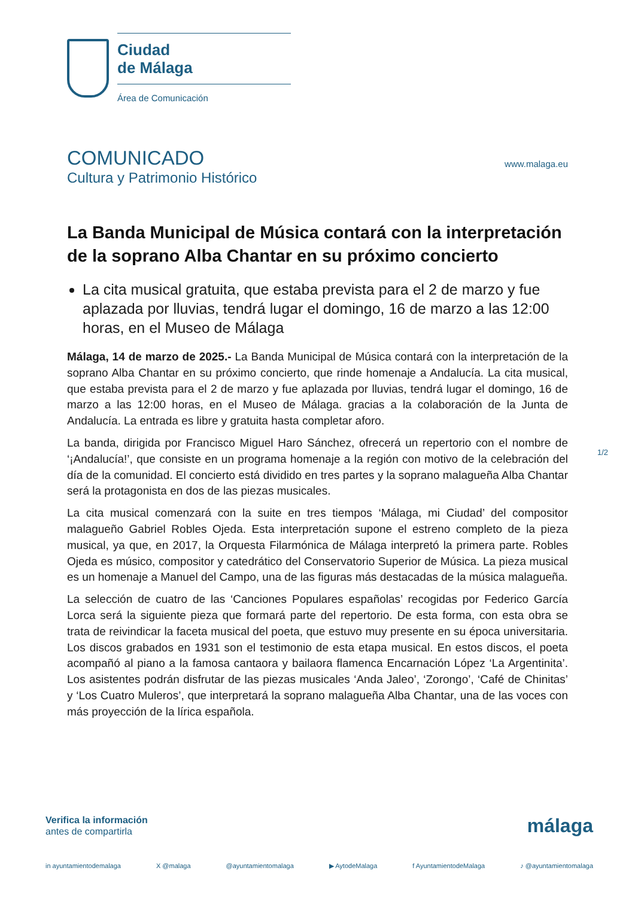Ciudad
de Málaga
Área de Comunicación
COMUNICADO
Cultura y Patrimonio Histórico
www.malaga.eu
La Banda Municipal de Música contará con la interpretación de la soprano Alba Chantar en su próximo concierto
La cita musical gratuita, que estaba prevista para el 2 de marzo y fue aplazada por lluvias, tendrá lugar el domingo, 16 de marzo a las 12:00 horas, en el Museo de Málaga
Málaga, 14 de marzo de 2025.- La Banda Municipal de Música contará con la interpretación de la soprano Alba Chantar en su próximo concierto, que rinde homenaje a Andalucía. La cita musical, que estaba prevista para el 2 de marzo y fue aplazada por lluvias, tendrá lugar el domingo, 16 de marzo a las 12:00 horas, en el Museo de Málaga. gracias a la colaboración de la Junta de Andalucía. La entrada es libre y gratuita hasta completar aforo.
La banda, dirigida por Francisco Miguel Haro Sánchez, ofrecerá un repertorio con el nombre de ‘¡Andalucía!’, que consiste en un programa homenaje a la región con motivo de la celebración del día de la comunidad. El concierto está dividido en tres partes y la soprano malagueña Alba Chantar será la protagonista en dos de las piezas musicales.
La cita musical comenzará con la suite en tres tiempos ‘Málaga, mi Ciudad’ del compositor malagueño Gabriel Robles Ojeda. Esta interpretación supone el estreno completo de la pieza musical, ya que, en 2017, la Orquesta Filarmónica de Málaga interpretó la primera parte. Robles Ojeda es músico, compositor y catedrático del Conservatorio Superior de Música. La pieza musical es un homenaje a Manuel del Campo, una de las figuras más destacadas de la música malagueña.
La selección de cuatro de las ‘Canciones Populares españolas’ recogidas por Federico García Lorca será la siguiente pieza que formará parte del repertorio. De esta forma, con esta obra se trata de reivindicar la faceta musical del poeta, que estuvo muy presente en su época universitaria. Los discos grabados en 1931 son el testimonio de esta etapa musical. En estos discos, el poeta acompañó al piano a la famosa cantaora y bailaora flamenca Encarnación López ‘La Argentinita’. Los asistentes podrán disfrutar de las piezas musicales ‘Anda Jaleo’, ‘Zorongo’, ‘Café de Chinitas’ y ‘Los Cuatro Muleros’, que interpretará la soprano malagueña Alba Chantar, una de las voces con más proyección de la lírica española.
1/2
Verifica la información
antes de compartirla
málaga
in ayuntamientodemalaga X @malaga @ayuntamientomalaga ▶ AytodeMalaga f AyuntamientodeMalaga ♪ @ayuntamientomalaga